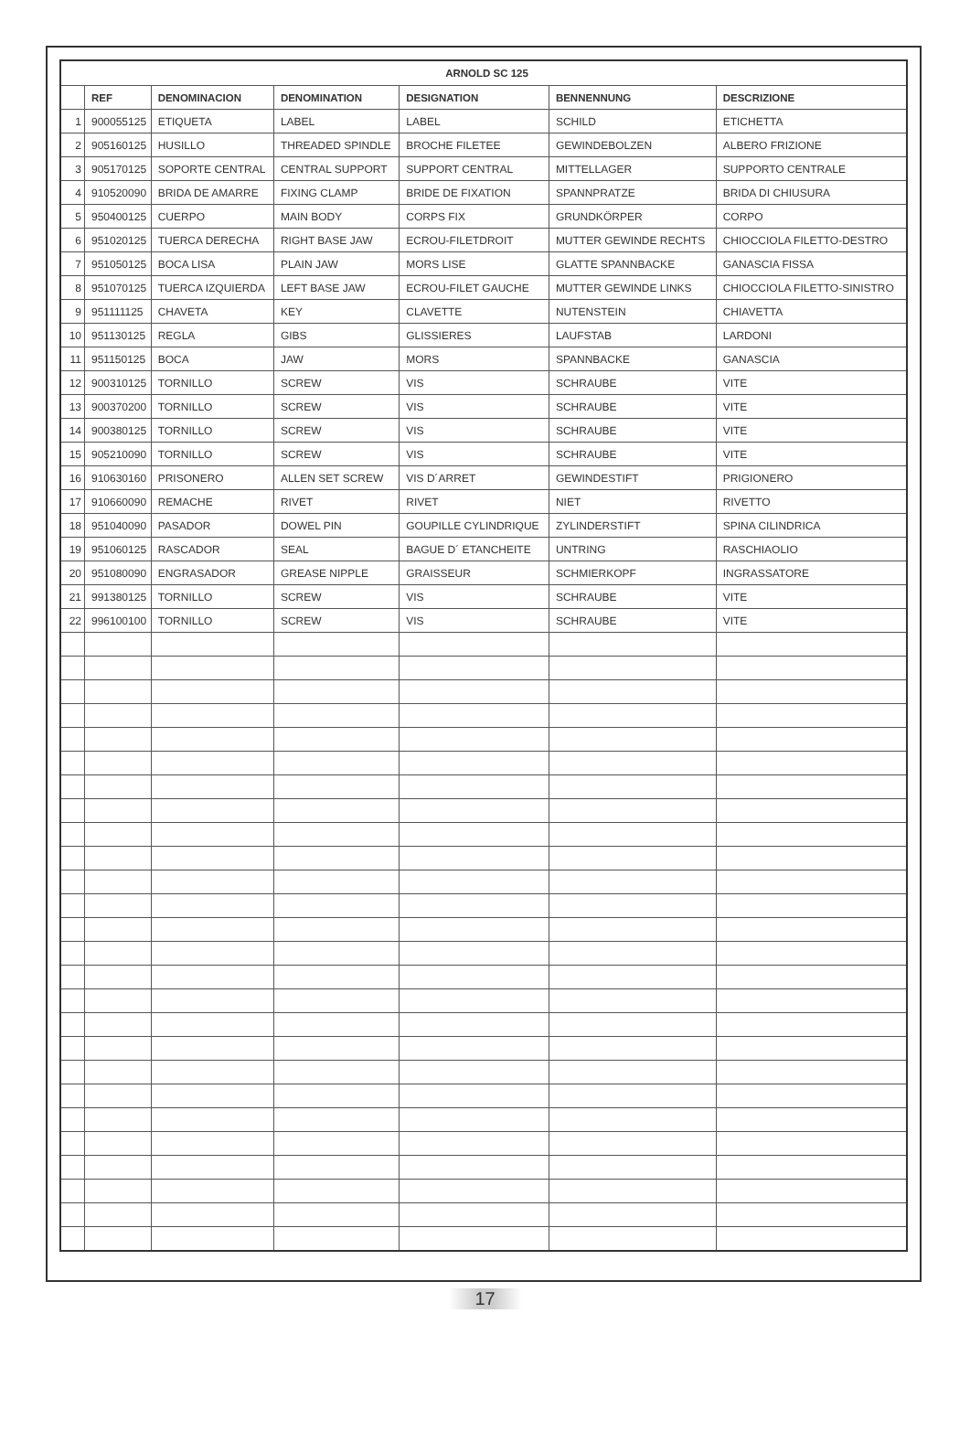| ARNOLD SC 125 | | | | | | |
| --- | --- | --- | --- | --- | --- | --- |
| | REF | DENOMINACION | DENOMINATION | DESIGNATION | BENNENNUNG | DESCRIZIONE |
| 1 | 900055125 | ETIQUETA | LABEL | LABEL | SCHILD | ETICHETTA |
| 2 | 905160125 | HUSILLO | THREADED SPINDLE | BROCHE FILETEE | GEWINDEBOLZEN | ALBERO FRIZIONE |
| 3 | 905170125 | SOPORTE CENTRAL | CENTRAL SUPPORT | SUPPORT CENTRAL | MITTELLAGER | SUPPORTO CENTRALE |
| 4 | 910520090 | BRIDA DE AMARRE | FIXING CLAMP | BRIDE DE FIXATION | SPANNPRATZE | BRIDA DI CHIUSURA |
| 5 | 950400125 | CUERPO | MAIN BODY | CORPS FIX | GRUNDKÖRPER | CORPO |
| 6 | 951020125 | TUERCA DERECHA | RIGHT BASE JAW | ECROU-FILETDROIT | MUTTER GEWINDE RECHTS | CHIOCCIOLA FILETTO-DESTRO |
| 7 | 951050125 | BOCA LISA | PLAIN JAW | MORS LISE | GLATTE SPANNBACKE | GANASCIA FISSA |
| 8 | 951070125 | TUERCA IZQUIERDA | LEFT BASE JAW | ECROU-FILET GAUCHE | MUTTER GEWINDE LINKS | CHIOCCIOLA FILETTO-SINISTRO |
| 9 | 951111125 | CHAVETA | KEY | CLAVETTE | NUTENSTEIN | CHIAVETTA |
| 10 | 951130125 | REGLA | GIBS | GLISSIERES | LAUFSTAB | LARDONI |
| 11 | 951150125 | BOCA | JAW | MORS | SPANNBACKE | GANASCIA |
| 12 | 900310125 | TORNILLO | SCREW | VIS | SCHRAUBE | VITE |
| 13 | 900370200 | TORNILLO | SCREW | VIS | SCHRAUBE | VITE |
| 14 | 900380125 | TORNILLO | SCREW | VIS | SCHRAUBE | VITE |
| 15 | 905210090 | TORNILLO | SCREW | VIS | SCHRAUBE | VITE |
| 16 | 910630160 | PRISONERO | ALLEN SET SCREW | VIS D´ARRET | GEWINDESTIFT | PRIGIONERO |
| 17 | 910660090 | REMACHE | RIVET | RIVET | NIET | RIVETTO |
| 18 | 951040090 | PASADOR | DOWEL PIN | GOUPILLE CYLINDRIQUE | ZYLINDERSTIFT | SPINA CILINDRICA |
| 19 | 951060125 | RASCADOR | SEAL | BAGUE D´ ETANCHEITE | UNTRING | RASCHIAOLIO |
| 20 | 951080090 | ENGRASADOR | GREASE NIPPLE | GRAISSEUR | SCHMIERKOPF | INGRASSATORE |
| 21 | 991380125 | TORNILLO | SCREW | VIS | SCHRAUBE | VITE |
| 22 | 996100100 | TORNILLO | SCREW | VIS | SCHRAUBE | VITE |
17